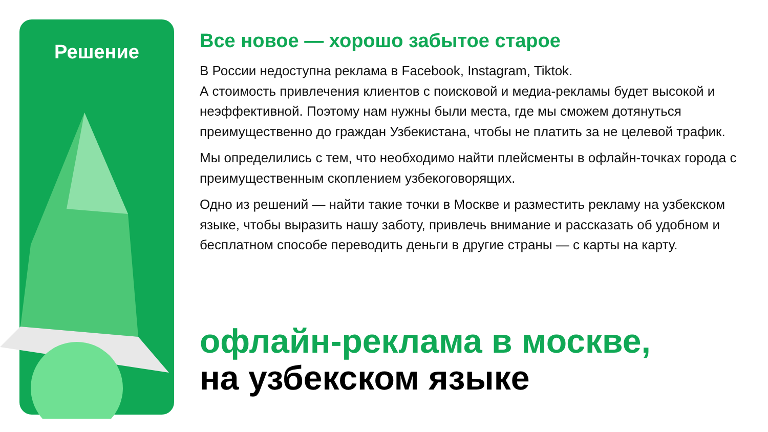Решение
Все новое — хорошо забытое старое
В России недоступна реклама в Facebook, Instagram, Tiktok.
А стоимость привлечения клиентов с поисковой и медиа-рекламы будет высокой и неэффективной. Поэтому нам нужны были места, где мы сможем дотянуться преимущественно до граждан Узбекистана, чтобы не платить за не целевой трафик.
Мы определились с тем, что необходимо найти плейсменты в офлайн-точках города с преимущественным скоплением узбекоговорящих.
Одно из решений — найти такие точки в Москве и разместить рекламу на узбекском языке, чтобы выразить нашу заботу, привлечь внимание и рассказать об удобном и бесплатном способе переводить деньги в другие страны — с карты на карту.
офлайн-реклама в москве,
на узбекском языке